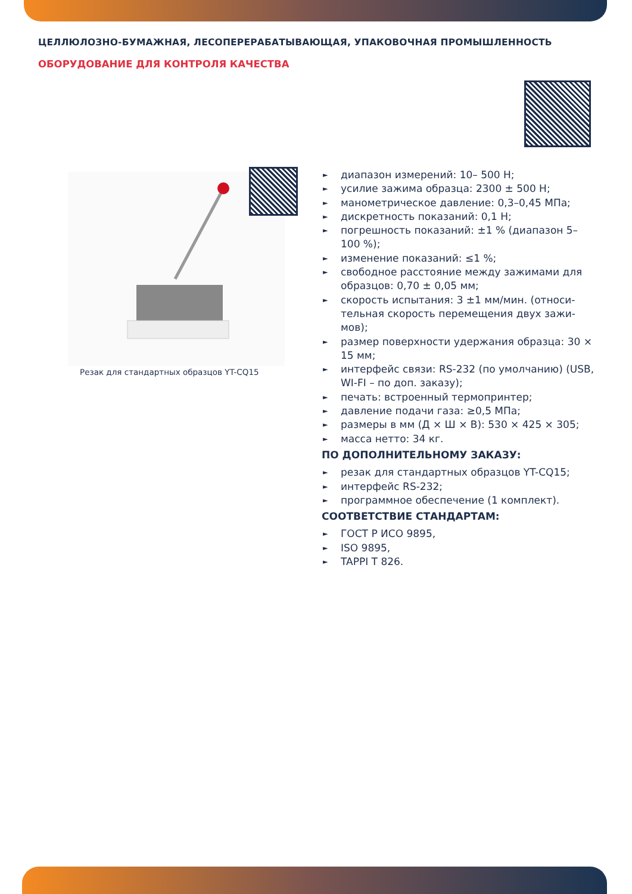ЦЕЛЛЮЛОЗНО-БУМАЖНАЯ, ЛЕСОПЕРЕРАБАТЫВАЮЩАЯ, УПАКОВОЧНАЯ ПРОМЫШЛЕННОСТЬ
ОБОРУДОВАНИЕ ДЛЯ КОНТРОЛЯ КАЧЕСТВА
Резак для стандартных образцов YT-CQ15
► диапазон измерений: 10– 500 Н;
► усилие зажима образца: 2300 ± 500 Н;
► манометрическое давление: 0,3–0,45 МПа;
► дискретность показаний: 0,1 Н;
► погрешность показаний: ±1 % (диапазон 5–100 %);
► изменение показаний: ≤1 %;
► свободное расстояние между зажимами для образцов: 0,70 ± 0,05 мм;
► скорость испытания: 3 ±1 мм/мин. (относи-тельная скорость перемещения двух зажи-мов);
► размер поверхности удержания образца: 30 × 15 мм;
► интерфейс связи: RS-232 (по умолчанию) (USB, WI-FI – по доп. заказу);
► печать: встроенный термопринтер;
► давление подачи газа: ≥0,5 МПа;
► размеры в мм (Д × Ш × В): 530 × 425 × 305;
► масса нетто: 34 кг.
ПО ДОПОЛНИТЕЛЬНОМУ ЗАКАЗУ:
► резак для стандартных образцов YT-CQ15;
► интерфейс RS-232;
► программное обеспечение (1 комплект).
СООТВЕТСТВИЕ СТАНДАРТАМ:
► ГОСТ Р ИСО 9895,
► ISO 9895,
► TAPPI T 826.